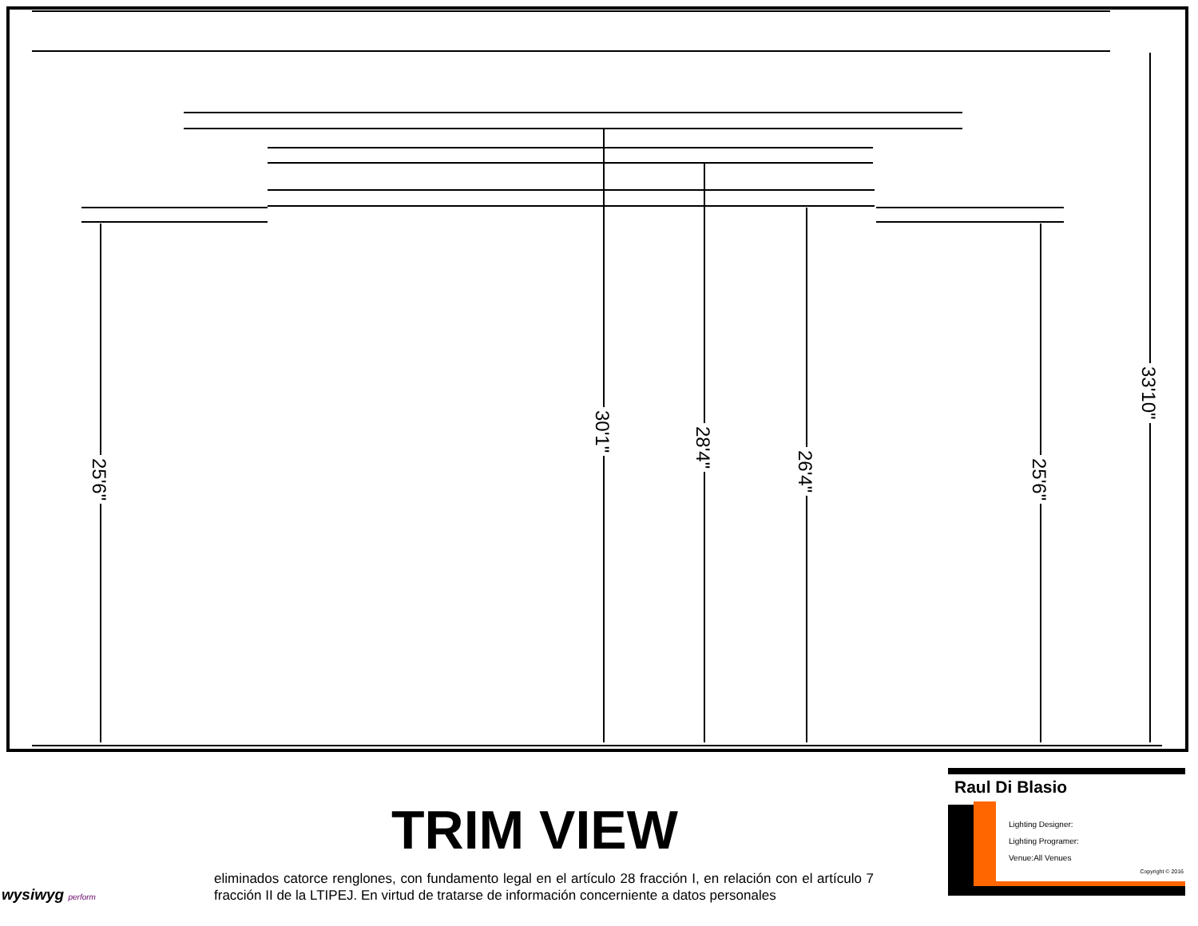25'6"
30'1"
28'4"
26'4"
25'6"
33'10"
TRIM VIEW
eliminados catorce renglones, con fundamento legal en el artículo 28 fracción I, en relación con el artículo 7 fracción II de la LTIPEJ. En virtud de tratarse de información concerniente a datos personales
wysiwyg perform
Raul Di Blasio
Lighting Designer:
Lighting Programer:
Venue:All Venues
Copyright © 2016